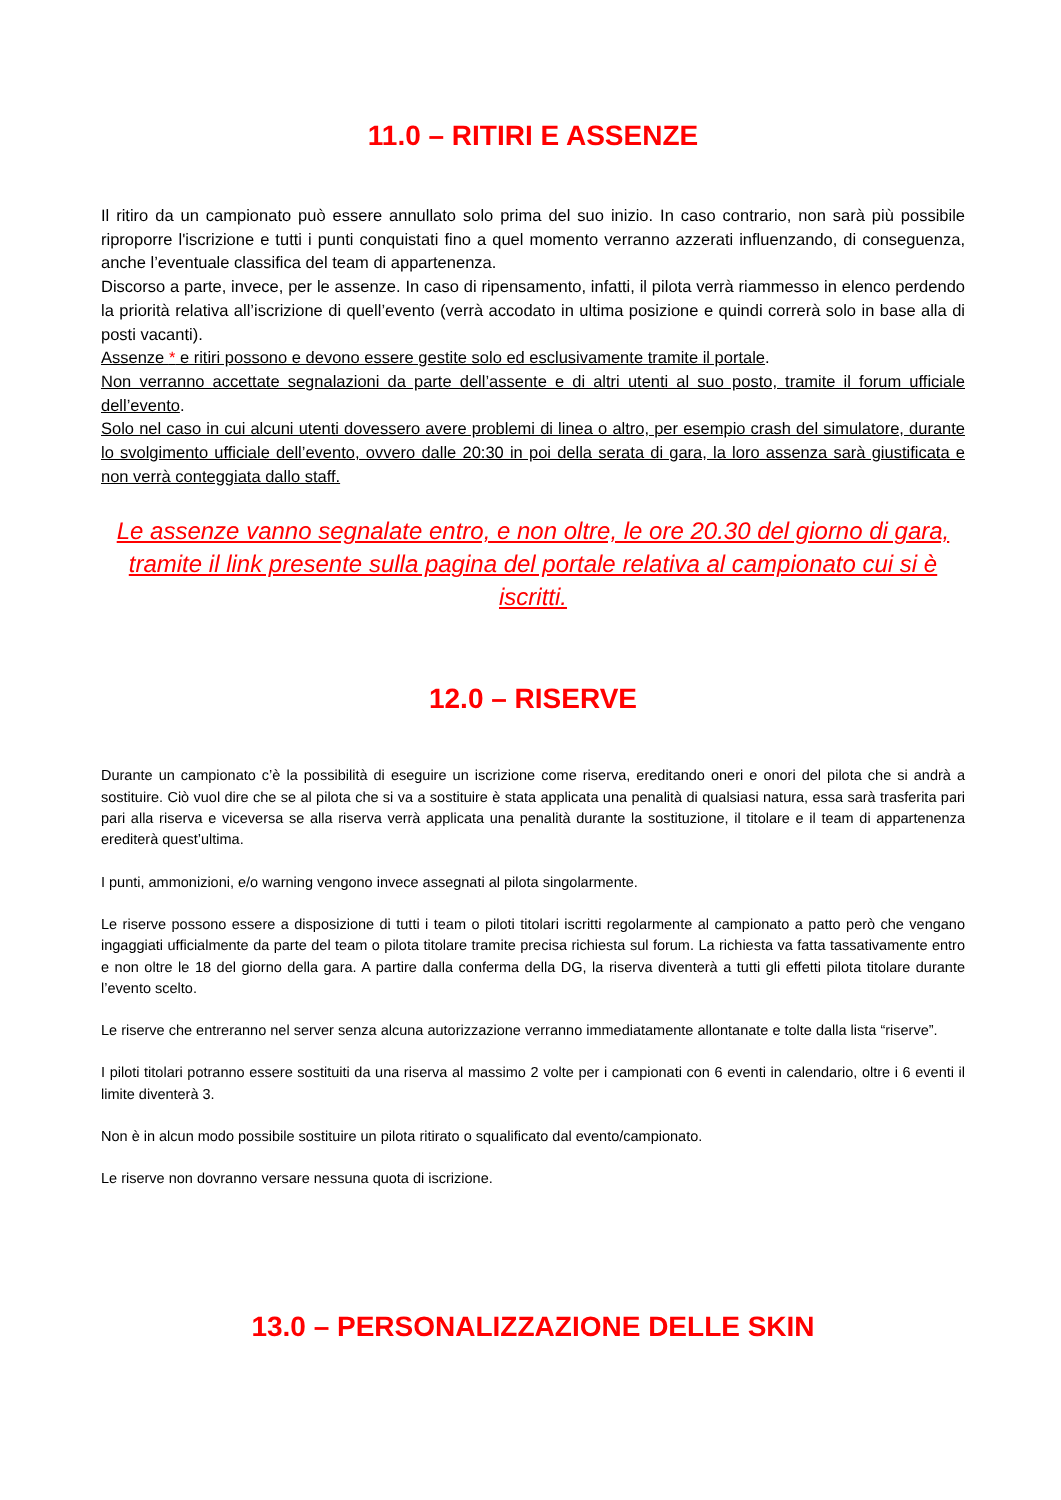11.0 – RITIRI E ASSENZE
Il ritiro da un campionato può essere annullato solo prima del suo inizio. In caso contrario, non sarà più possibile riproporre l'iscrizione e tutti i punti conquistati fino a quel momento verranno azzerati influenzando, di conseguenza, anche l’eventuale classifica del team di appartenenza.
Discorso a parte, invece, per le assenze. In caso di ripensamento, infatti, il pilota verrà riammesso in elenco perdendo la priorità relativa all’iscrizione di quell’evento (verrà accodato in ultima posizione e quindi correrà solo in base alla di posti vacanti).
Assenze * e ritiri possono e devono essere gestite solo ed esclusivamente tramite il portale.
Non verranno accettate segnalazioni da parte dell’assente e di altri utenti al suo posto, tramite il forum ufficiale dell’evento.
Solo nel caso in cui alcuni utenti dovessero avere problemi di linea o altro, per esempio crash del simulatore, durante lo svolgimento ufficiale dell’evento, ovvero dalle 20:30 in poi della serata di gara, la loro assenza sarà giustificata e non verrà conteggiata dallo staff.
Le assenze vanno segnalate entro, e non oltre, le ore 20.30 del giorno di gara, tramite il link presente sulla pagina del portale relativa al campionato cui si è iscritti.
12.0 – RISERVE
Durante un campionato c’è la possibilità di eseguire un iscrizione come riserva, ereditando oneri e onori del pilota che si andrà a sostituire. Ciò vuol dire che se al pilota che si va a sostituire è stata applicata una penalità di qualsiasi natura, essa sarà trasferita pari pari alla riserva e viceversa se alla riserva verrà applicata una penalità durante la sostituzione, il titolare e il team di appartenenza erediterà quest’ultima.
I punti, ammonizioni, e/o warning vengono invece assegnati al pilota singolarmente.
Le riserve possono essere a disposizione di tutti i team o piloti titolari iscritti regolarmente al campionato a patto però che vengano ingaggiati ufficialmente da parte del team o pilota titolare tramite precisa richiesta sul forum. La richiesta va fatta tassativamente entro e non oltre le 18 del giorno della gara. A partire dalla conferma della DG, la riserva diventerà a tutti gli effetti pilota titolare durante l’evento scelto.
Le riserve che entreranno nel server senza alcuna autorizzazione verranno immediatamente allontanate e tolte dalla lista “riserve”.
I piloti titolari potranno essere sostituiti da una riserva al massimo 2 volte per i campionati con 6 eventi in calendario, oltre i 6 eventi il limite diventerà 3.
Non è in alcun modo possibile sostituire un pilota ritirato o squalificato dal evento/campionato.
Le riserve non dovranno versare nessuna quota di iscrizione.
13.0 – PERSONALIZZAZIONE DELLE SKIN